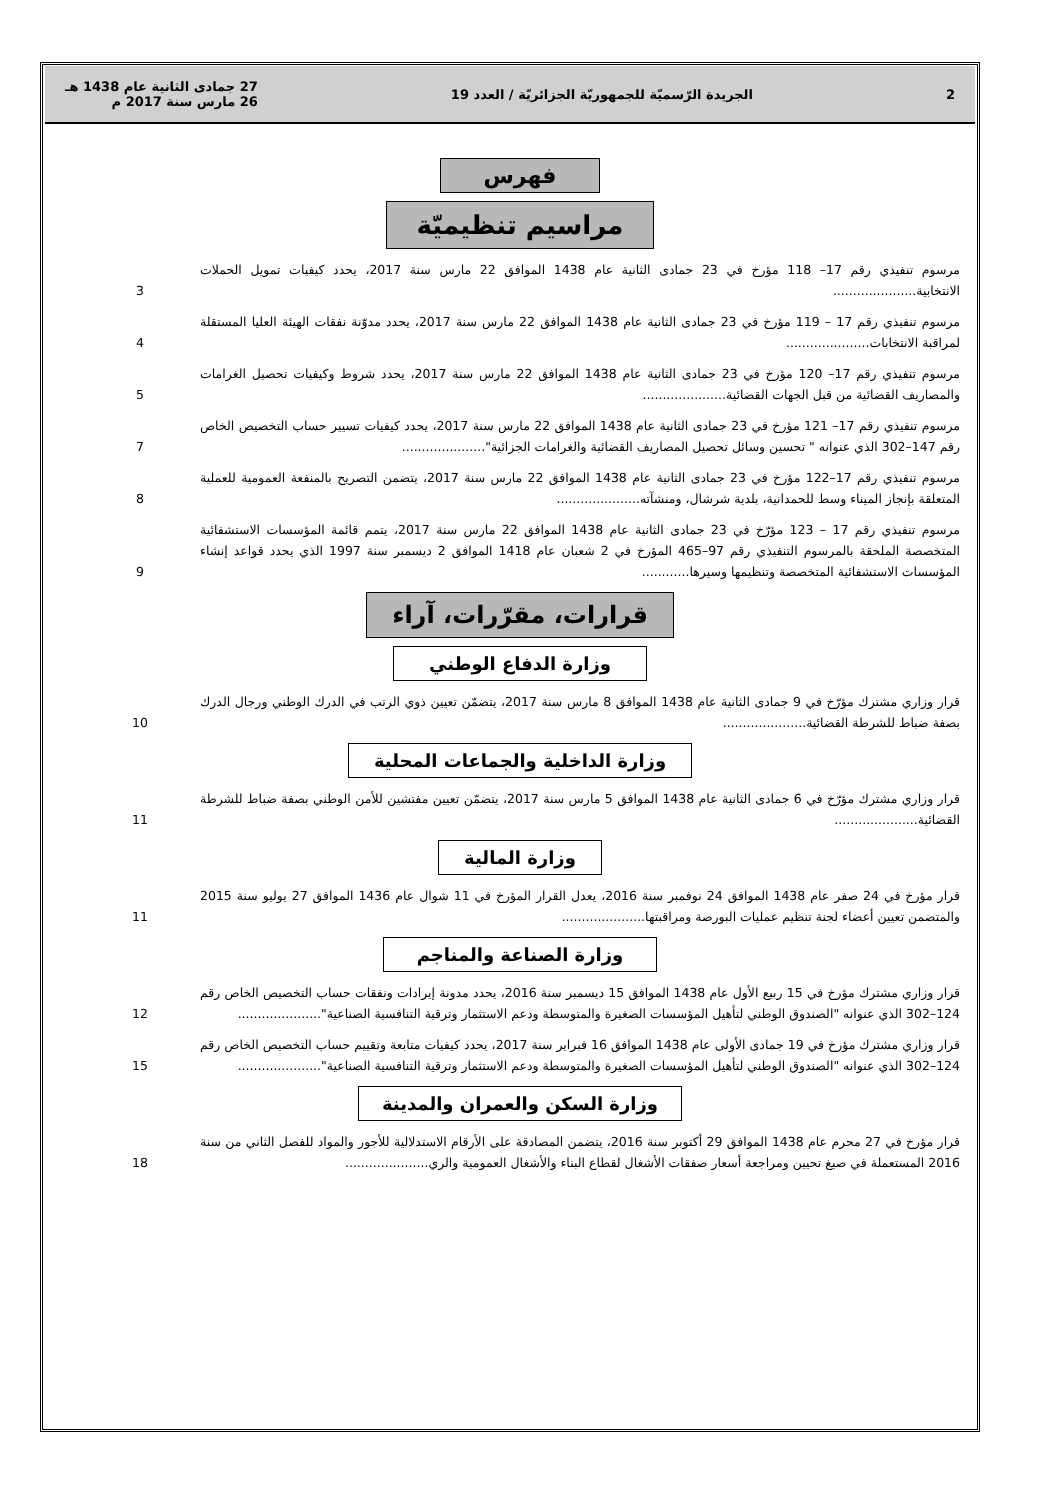2 الجريدة الرّسميّة للجمهوريّة الجزائريّة / العدد 19 27 جمادى الثانية عام 1438 هـ
26 مارس سنة 2017 م
فهرس
مراسيم تنظيميّة
مرسوم تنفيذي رقم 17– 118 مؤرخ في 23 جمادى الثانية عام 1438 الموافق 22 مارس سنة 2017، يحدد كيفيات تمويل الحملات الانتخابية.....................
3
مرسوم تنفيذي رقم 17 – 119 مؤرخ في 23 جمادى الثانية عام 1438 الموافق 22 مارس سنة 2017، يحدد مدوّنة نفقات الهيئة العليا المستقلة لمراقبة الانتخابات.....................
4
مرسوم تنفيذي رقم 17– 120 مؤرخ في 23 جمادى الثانية عام 1438 الموافق 22 مارس سنة 2017، يحدد شروط وكيفيات تحصيل الغرامات والمصاريف القضائية من قبل الجهات القضائية.....................
5
مرسوم تنفيذي رقم 17– 121 مؤرخ في 23 جمادى الثانية عام 1438 الموافق 22 مارس سنة 2017، يحدد كيفيات تسيير حساب التخصيص الخاص رقم 147–302 الذي عنوانه " تحسين وسائل تحصيل المصاريف القضائية والغرامات الجزائية".....................
7
مرسوم تنفيذي رقم 17–122 مؤرخ في 23 جمادى الثانية عام 1438 الموافق 22 مارس سنة 2017، يتضمن التصريح بالمنفعة العمومية للعملية المتعلقة بإنجاز الميناء وسط للحمدانية، بلدية شرشال، ومنشآته.....................
8
مرسوم تنفيذي رقم 17 – 123 مؤرّخ في 23 جمادى الثانية عام 1438 الموافق 22 مارس سنة 2017، يتمم قائمة المؤسسات الاستشفائية المتخصصة الملحقة بالمرسوم التنفيذي رقم 97–465 المؤرخ في 2 شعبان عام 1418 الموافق 2 ديسمبر سنة 1997 الذي يحدد قواعد إنشاء المؤسسات الاستشفائية المتخصصة وتنظيمها وسيرها............
9
قرارات، مقرّرات، آراء
وزارة الدفاع الوطني
قرار وزاري مشترك مؤرّخ في 9 جمادى الثانية عام 1438 الموافق 8 مارس سنة 2017، يتضمّن تعيين ذوي الرتب في الدرك الوطني ورجال الدرك بصفة ضباط للشرطة القضائية.....................
10
وزارة الداخلية والجماعات المحلية
قرار وزاري مشترك مؤرّخ في 6 جمادى الثانية عام 1438 الموافق 5 مارس سنة 2017، يتضمّن تعيين مفتشين للأمن الوطني بصفة ضباط للشرطة القضائية.....................
11
وزارة المالية
قرار مؤرخ في 24 صفر عام 1438 الموافق 24 نوفمبر سنة 2016، يعدل القرار المؤرخ في 11 شوال عام 1436 الموافق 27 يوليو سنة 2015 والمتضمن تعيين أعضاء لجنة تنظيم عمليات البورصة ومراقبتها.....................
11
وزارة الصناعة والمناجم
قرار وزاري مشترك مؤرخ في 15 ربيع الأول عام 1438 الموافق 15 ديسمبر سنة 2016، يحدد مدونة إيرادات ونفقات حساب التخصيص الخاص رقم 124–302 الذي عنوانه "الصندوق الوطني لتأهيل المؤسسات الصغيرة والمتوسطة ودعم الاستثمار وترقية التنافسية الصناعية".....................
12
قرار وزاري مشترك مؤرخ في 19 جمادى الأولى عام 1438 الموافق 16 فبراير سنة 2017، يحدد كيفيات متابعة وتقييم حساب التخصيص الخاص رقم 124–302 الذي عنوانه "الصندوق الوطني لتأهيل المؤسسات الصغيرة والمتوسطة ودعم الاستثمار وترقية التنافسية الصناعية".....................
15
وزارة السكن والعمران والمدينة
قرار مؤرخ في 27 محرم عام 1438 الموافق 29 أكتوبر سنة 2016، يتضمن المصادقة على الأرقام الاستدلالية للأجور والمواد للفصل الثاني من سنة 2016 المستعملة في صيغ تحيين ومراجعة أسعار صفقات الأشغال لقطاع البناء والأشغال العمومية والري.....................
18